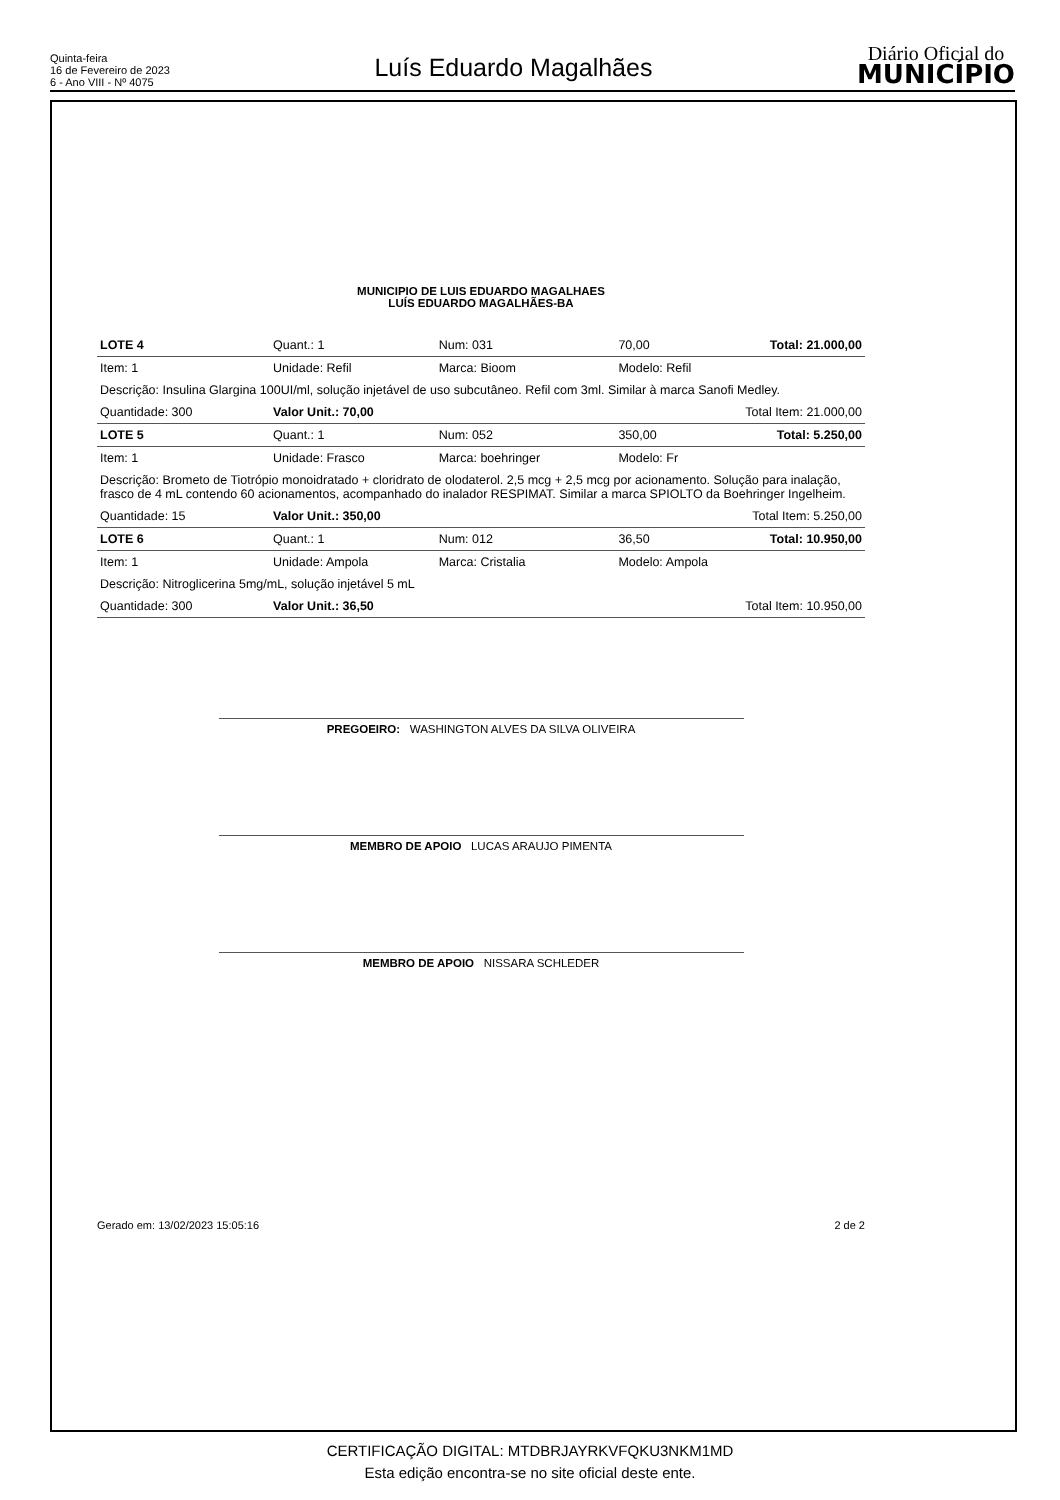Quinta-feira
16 de Fevereiro de 2023
6 - Ano VIII - Nº 4075
Luís Eduardo Magalhães
Diário Oficial do
MUNICÍPIO
MUNICIPIO DE LUIS EDUARDO MAGALHAES
LUÍS EDUARDO MAGALHÃES-BA
| LOTE 4 | Quant.: 1 | Num: 031 | 70,00 | Total: 21.000,00 |
| Item: 1 | Unidade: Refil | Marca: Bioom | Modelo: Refil | |
| Descrição: Insulina Glargina 100UI/ml, solução injetável de uso subcutâneo. Refil com 3ml. Similar à marca Sanofi Medley. | | | | |
| Quantidade: 300 | Valor Unit.: 70,00 | | Total Item: 21.000,00 | |
| LOTE 5 | Quant.: 1 | Num: 052 | 350,00 | Total: 5.250,00 |
| Item: 1 | Unidade: Frasco | Marca: boehringer | Modelo: Fr | |
| Descrição: Brometo de Tiotrópio monoidratado + cloridrato de olodaterol. 2,5 mcg + 2,5 mcg por acionamento. Solução para inalação, frasco de 4 mL contendo 60 acionamentos, acompanhado do inalador RESPIMAT. Similar a marca SPIOLTO da Boehringer Ingelheim. | | | | |
| Quantidade: 15 | Valor Unit.: 350,00 | | Total Item: 5.250,00 | |
| LOTE 6 | Quant.: 1 | Num: 012 | 36,50 | Total: 10.950,00 |
| Item: 1 | Unidade: Ampola | Marca: Cristalia | Modelo: Ampola | |
| Descrição: Nitroglicerina 5mg/mL, solução injetável 5 mL | | | | |
| Quantidade: 300 | Valor Unit.: 36,50 | | Total Item: 10.950,00 | |
PREGOEIRO: WASHINGTON ALVES DA SILVA OLIVEIRA
MEMBRO DE APOIO LUCAS ARAUJO PIMENTA
MEMBRO DE APOIO NISSARA SCHLEDER
Gerado em: 13/02/2023 15:05:16 2 de 2
CERTIFICAÇÃO DIGITAL: MTDBRJAYRKVFQKU3NKM1MD
Esta edição encontra-se no site oficial deste ente.